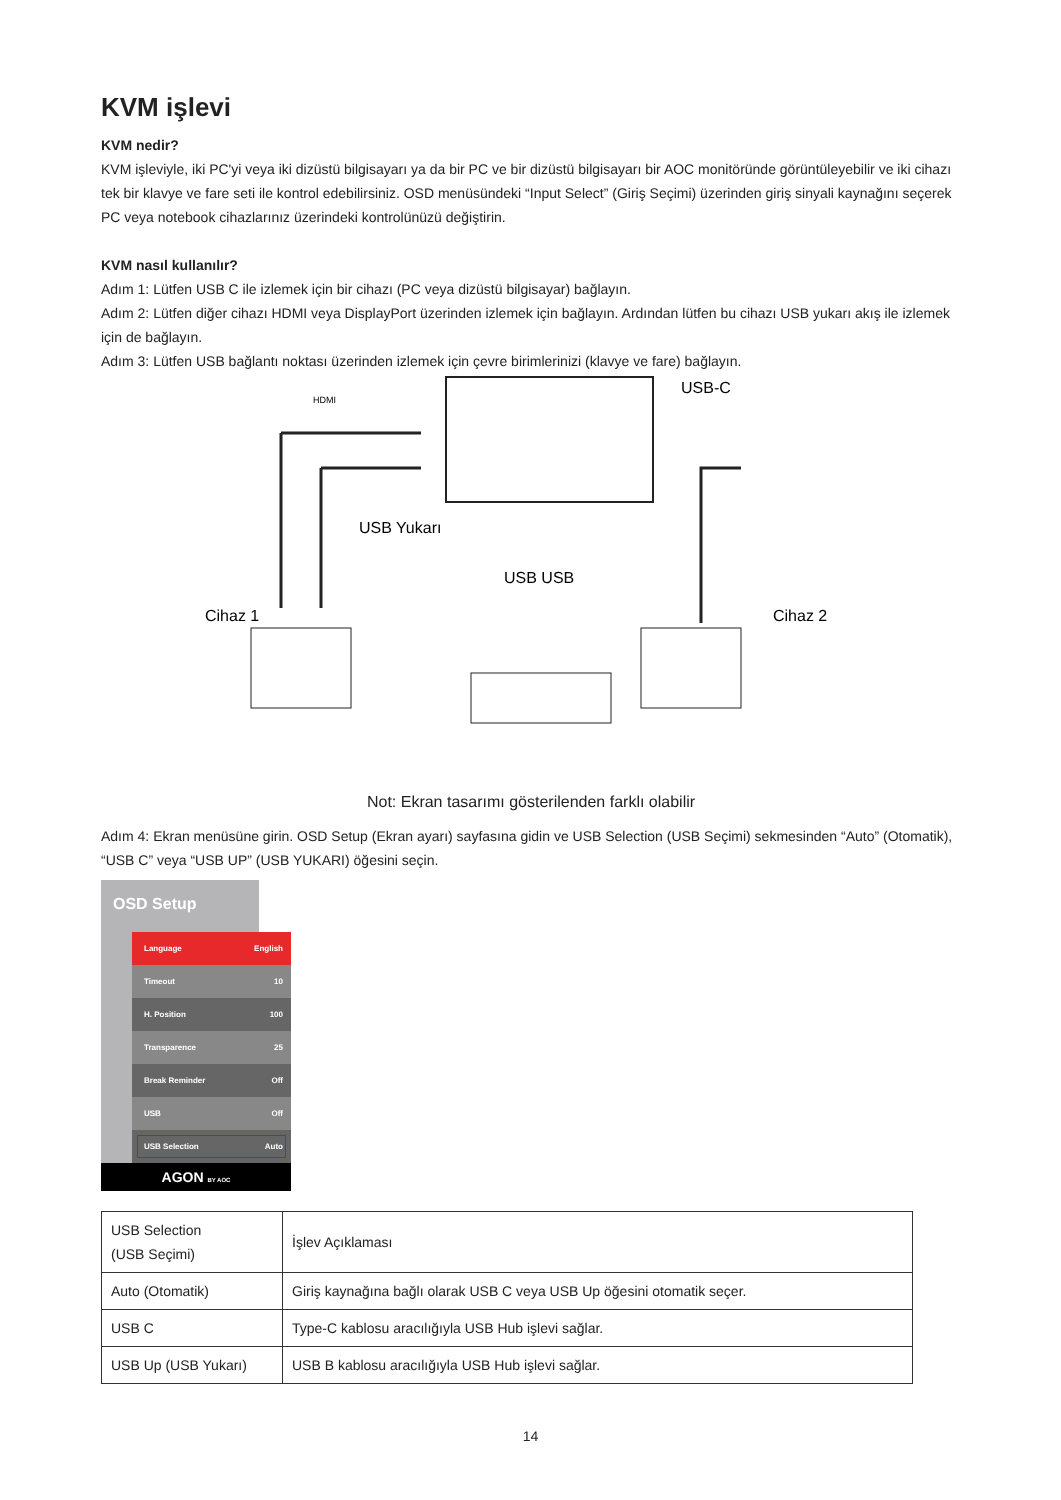KVM işlevi
KVM nedir?
KVM işleviyle, iki PC'yi veya iki dizüstü bilgisayarı ya da bir PC ve bir dizüstü bilgisayarı bir AOC monitöründe görüntüleyebilir ve iki cihazı tek bir klavye ve fare seti ile kontrol edebilirsiniz. OSD menüsündeki “Input Select” (Giriş Seçimi) üzerinden giriş sinyali kaynağını seçerek PC veya notebook cihazlarınız üzerindeki kontrolünüzü değiştirin.
KVM nasıl kullanılır?
Adım 1: Lütfen USB C ile izlemek için bir cihazı (PC veya dizüstü bilgisayar) bağlayın.
Adım 2: Lütfen diğer cihazı HDMI veya DisplayPort üzerinden izlemek için bağlayın. Ardından lütfen bu cihazı USB yukarı akış ile izlemek için de bağlayın.
Adım 3: Lütfen USB bağlantı noktası üzerinden izlemek için çevre birimlerinizi (klavye ve fare) bağlayın.
HDMI
USB-C
USB Yukarı
USB USB
Cihaz 1
Cihaz 2
Not: Ekran tasarımı gösterilenden farklı olabilir
Adım 4: Ekran menüsüne girin. OSD Setup (Ekran ayarı) sayfasına gidin ve USB Selection (USB Seçimi) sekmesinden “Auto” (Otomatik), “USB C” veya “USB UP” (USB YUKARI) öğesini seçin.
OSD Setup
Language English
Timeout 10
H. Position 100
Transparence 25
Break Reminder Off
USB Off
USB Selection Auto
AGON BY AOC
| USB Selection (USB Seçimi) | İşlev Açıklaması |
| --- | --- |
| Auto (Otomatik) | Giriş kaynağına bağlı olarak USB C veya USB Up öğesini otomatik seçer. |
| USB C | Type-C kablosu aracılığıyla USB Hub işlevi sağlar. |
| USB Up (USB Yukarı) | USB B kablosu aracılığıyla USB Hub işlevi sağlar. |
14